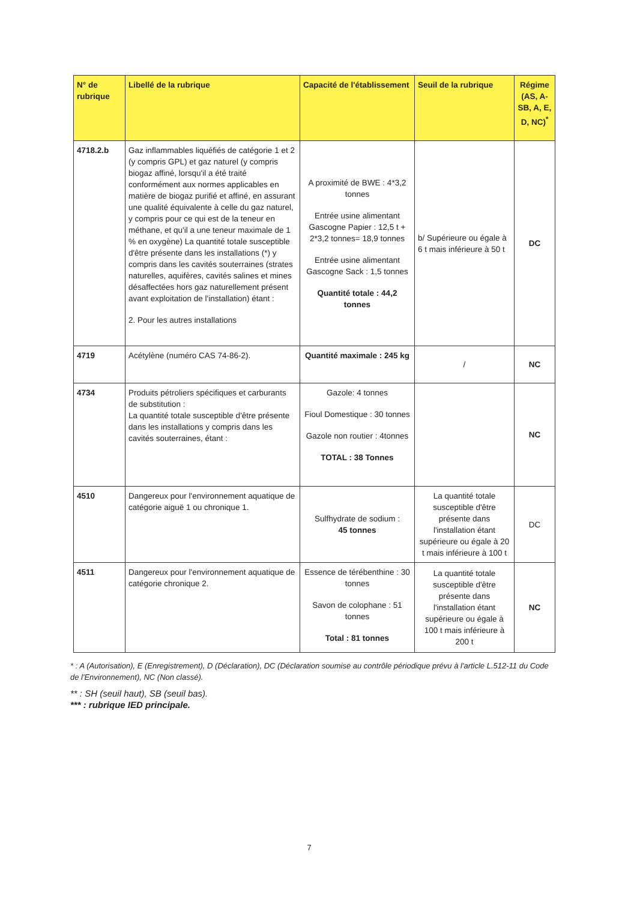| N° de rubrique | Libellé de la rubrique | Capacité de l'établissement | Seuil de la rubrique | Régime (AS, A-SB, A, E, D, NC)<sup>*</sup> |
| --- | --- | --- | --- | --- |
| 4718.2.b | Gaz inflammables liquéfiés de catégorie 1 et 2 (y compris GPL) et gaz naturel (y compris biogaz affiné, lorsqu'il a été traité conformément aux normes applicables en matière de biogaz purifié et affiné, en assurant une qualité équivalente à celle du gaz naturel, y compris pour ce qui est de la teneur en méthane, et qu'il a une teneur maximale de 1 % en oxygène) La quantité totale susceptible d'être présente dans les installations (*) y compris dans les cavités souterraines (strates naturelles, aquifères, cavités salines et mines désaffectées hors gaz naturellement présent avant exploitation de l'installation) étant : 2. Pour les autres installations | A proximité de BWE : 4*3,2 tonnes Entrée usine alimentant Gascogne Papier : 12,5 t + 2*3,2 tonnes= 18,9 tonnes Entrée usine alimentant Gascogne Sack : 1,5 tonnes Quantité totale : 44,2 tonnes | b/ Supérieure ou égale à 6 t mais inférieure à 50 t | DC |
| 4719 | Acétylène (numéro CAS 74-86-2). | Quantité maximale : 245 kg | / | NC |
| 4734 | Produits pétroliers spécifiques et carburants de substitution : La quantité totale susceptible d'être présente dans les installations y compris dans les cavités souterraines, étant : | Gazole: 4 tonnes Fioul Domestique : 30 tonnes Gazole non routier : 4tonnes TOTAL : 38 Tonnes | | NC |
| 4510 | Dangereux pour l'environnement aquatique de catégorie aiguë 1 ou chronique 1. | Sulfhydrate de sodium : 45 tonnes | La quantité totale susceptible d'être présente dans l'installation étant supérieure ou égale à 20 t mais inférieure à 100 t | DC |
| 4511 | Dangereux pour l'environnement aquatique de catégorie chronique 2. | Essence de térébenthine : 30 tonnes Savon de colophane : 51 tonnes Total : 81 tonnes | La quantité totale susceptible d'être présente dans l'installation étant supérieure ou égale à 100 t mais inférieure à 200 t | NC |
* : A (Autorisation), E (Enregistrement), D (Déclaration), DC (Déclaration soumise au contrôle périodique prévu à l'article L.512-11 du Code de l'Environnement), NC (Non classé).
** : SH (seuil haut), SB (seuil bas).
*** : rubrique IED principale.
7